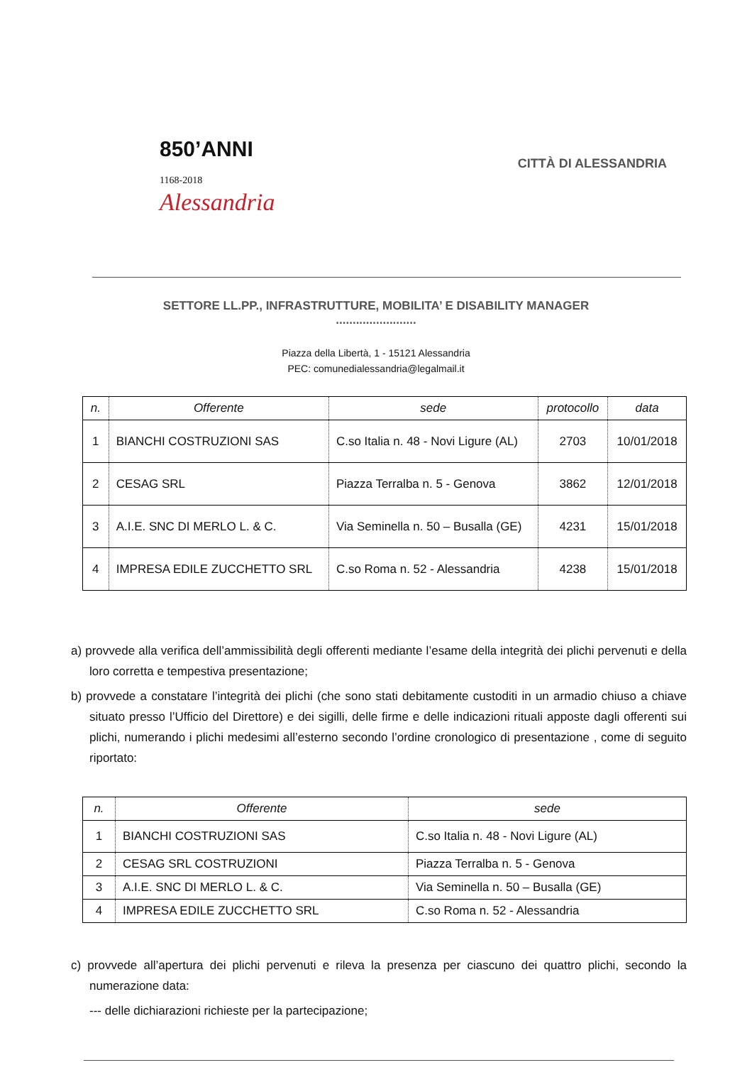850’ANNI
1168-2018
Alessandria
CITTÀ DI ALESSANDRIA
SETTORE LL.PP., INFRASTRUTTURE, MOBILITA’ E DISABILITY MANAGER
........................
Piazza della Libertà, 1 - 15121 Alessandria
PEC: comunedialessandria@legalmail.it
| n. | Offerente | sede | protocollo | data |
| --- | --- | --- | --- | --- |
| 1 | BIANCHI COSTRUZIONI SAS | C.so Italia n. 48 - Novi Ligure (AL) | 2703 | 10/01/2018 |
| 2 | CESAG SRL | Piazza Terralba n. 5 - Genova | 3862 | 12/01/2018 |
| 3 | A.I.E. SNC DI MERLO L. & C. | Via Seminella n. 50 – Busalla (GE) | 4231 | 15/01/2018 |
| 4 | IMPRESA EDILE ZUCCHETTO SRL | C.so Roma n. 52 - Alessandria | 4238 | 15/01/2018 |
a) provvede alla verifica dell’ammissibilità degli offerenti mediante l’esame della integrità dei plichi pervenuti e della loro corretta e tempestiva presentazione;
b) provvede a constatare l’integrità dei plichi (che sono stati debitamente custoditi in un armadio chiuso a chiave situato presso l’Ufficio del Direttore) e dei sigilli, delle firme e delle indicazioni rituali apposte dagli offerenti sui plichi, numerando i plichi medesimi all’esterno secondo l’ordine cronologico di presentazione , come di seguito riportato:
| n. | Offerente | sede |
| --- | --- | --- |
| 1 | BIANCHI COSTRUZIONI SAS | C.so Italia n. 48 - Novi Ligure (AL) |
| 2 | CESAG SRL COSTRUZIONI | Piazza Terralba n. 5 - Genova |
| 3 | A.I.E. SNC DI MERLO L. & C. | Via Seminella n. 50 – Busalla (GE) |
| 4 | IMPRESA EDILE ZUCCHETTO SRL | C.so Roma n. 52 - Alessandria |
c) provvede all’apertura dei plichi pervenuti e rileva la presenza per ciascuno dei quattro plichi, secondo la numerazione data:
--- delle dichiarazioni richieste per la partecipazione;